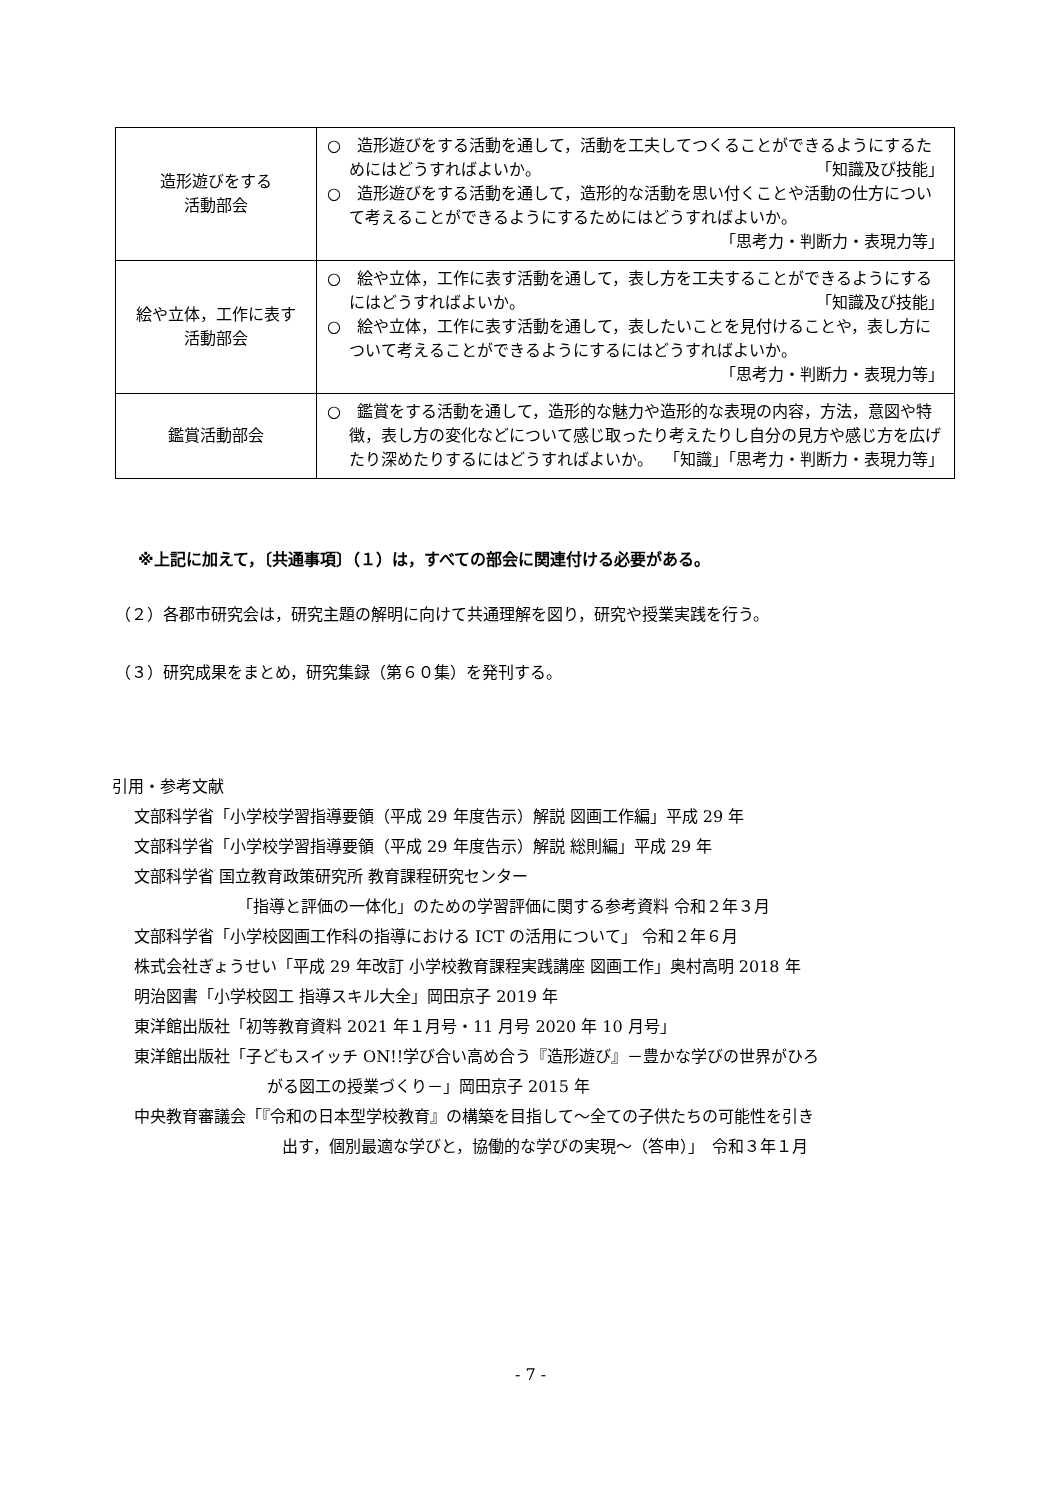| 造形遊びをする 活動部会 | ○ 造形遊びをする活動を通して，活動を工夫してつくることができるようにするためにはどうすればよいか。 「知識及び技能」 ○ 造形遊びをする活動を通して，造形的な活動を思い付くことや活動の仕方について考えることができるようにするためにはどうすればよいか。 「思考力・判断力・表現力等」 |
| 絵や立体，工作に表す 活動部会 | ○ 絵や立体，工作に表す活動を通して，表し方を工夫することができるようにするにはどうすればよいか。 「知識及び技能」 ○ 絵や立体，工作に表す活動を通して，表したいことを見付けることや，表し方について考えることができるようにするにはどうすればよいか。 「思考力・判断力・表現力等」 |
| 鑑賞活動部会 | ○ 鑑賞をする活動を通して，造形的な魅力や造形的な表現の内容，方法，意図や特徴，表し方の変化などについて感じ取ったり考えたりし自分の見方や感じ方を広げたり深めたりするにはどうすればよいか。 「知識」「思考力・判断力・表現力等」 |
※上記に加えて，〔共通事項〕（１）は，すべての部会に関連付ける必要がある。
（２）各郡市研究会は，研究主題の解明に向けて共通理解を図り，研究や授業実践を行う。
（３）研究成果をまとめ，研究集録（第６０集）を発刊する。
引用・参考文献
文部科学省「小学校学習指導要領（平成 29 年度告示）解説 図画工作編」平成 29 年
文部科学省「小学校学習指導要領（平成 29 年度告示）解説 総則編」平成 29 年
文部科学省 国立教育政策研究所 教育課程研究センター
「指導と評価の一体化」のための学習評価に関する参考資料 令和２年３月
文部科学省「小学校図画工作科の指導における ICT の活用について」 令和２年６月
株式会社ぎょうせい「平成 29 年改訂 小学校教育課程実践講座 図画工作」奥村高明 2018 年
明治図書「小学校図工 指導スキル大全」岡田京子 2019 年
東洋館出版社「初等教育資料 2021 年１月号・11 月号 2020 年 10 月号」
東洋館出版社「子どもスイッチ ON!!学び合い高め合う『造形遊び』－豊かな学びの世界がひろ
がる図工の授業づくり－」岡田京子 2015 年
中央教育審議会「『令和の日本型学校教育』の構築を目指して～全ての子供たちの可能性を引き
出す，個別最適な学びと，協働的な学びの実現～（答申）」　令和３年１月
- 7 -